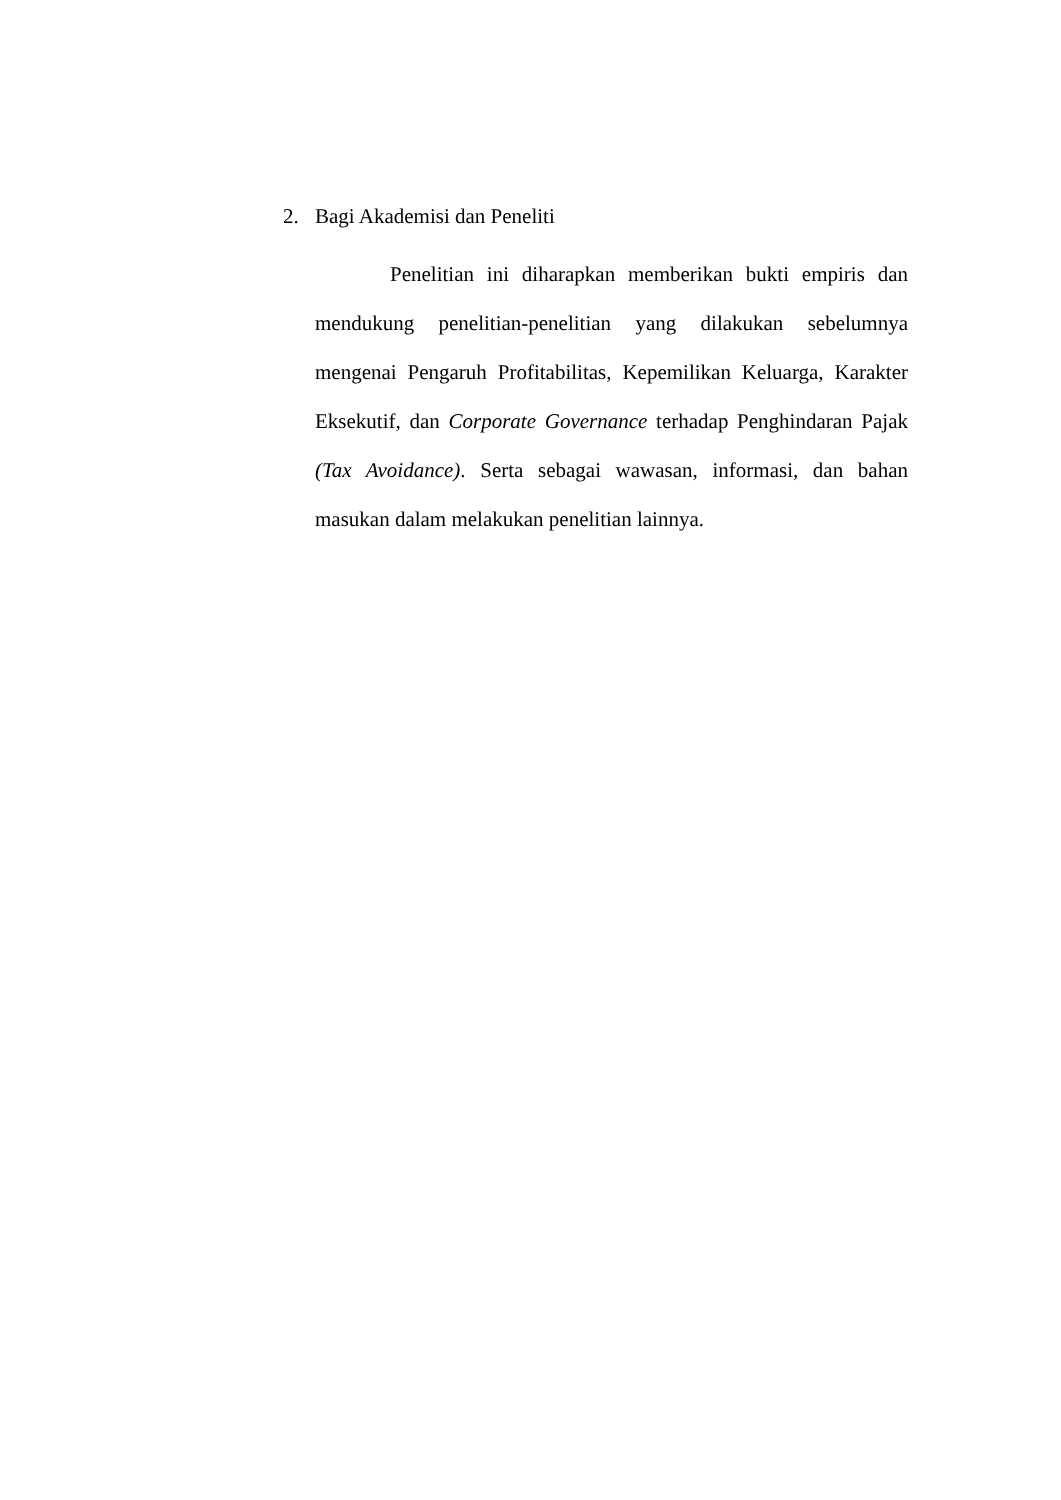2. Bagi Akademisi dan Peneliti
Penelitian ini diharapkan memberikan bukti empiris dan mendukung penelitian-penelitian yang dilakukan sebelumnya mengenai Pengaruh Profitabilitas, Kepemilikan Keluarga, Karakter Eksekutif, dan Corporate Governance terhadap Penghindaran Pajak (Tax Avoidance). Serta sebagai wawasan, informasi, dan bahan masukan dalam melakukan penelitian lainnya.